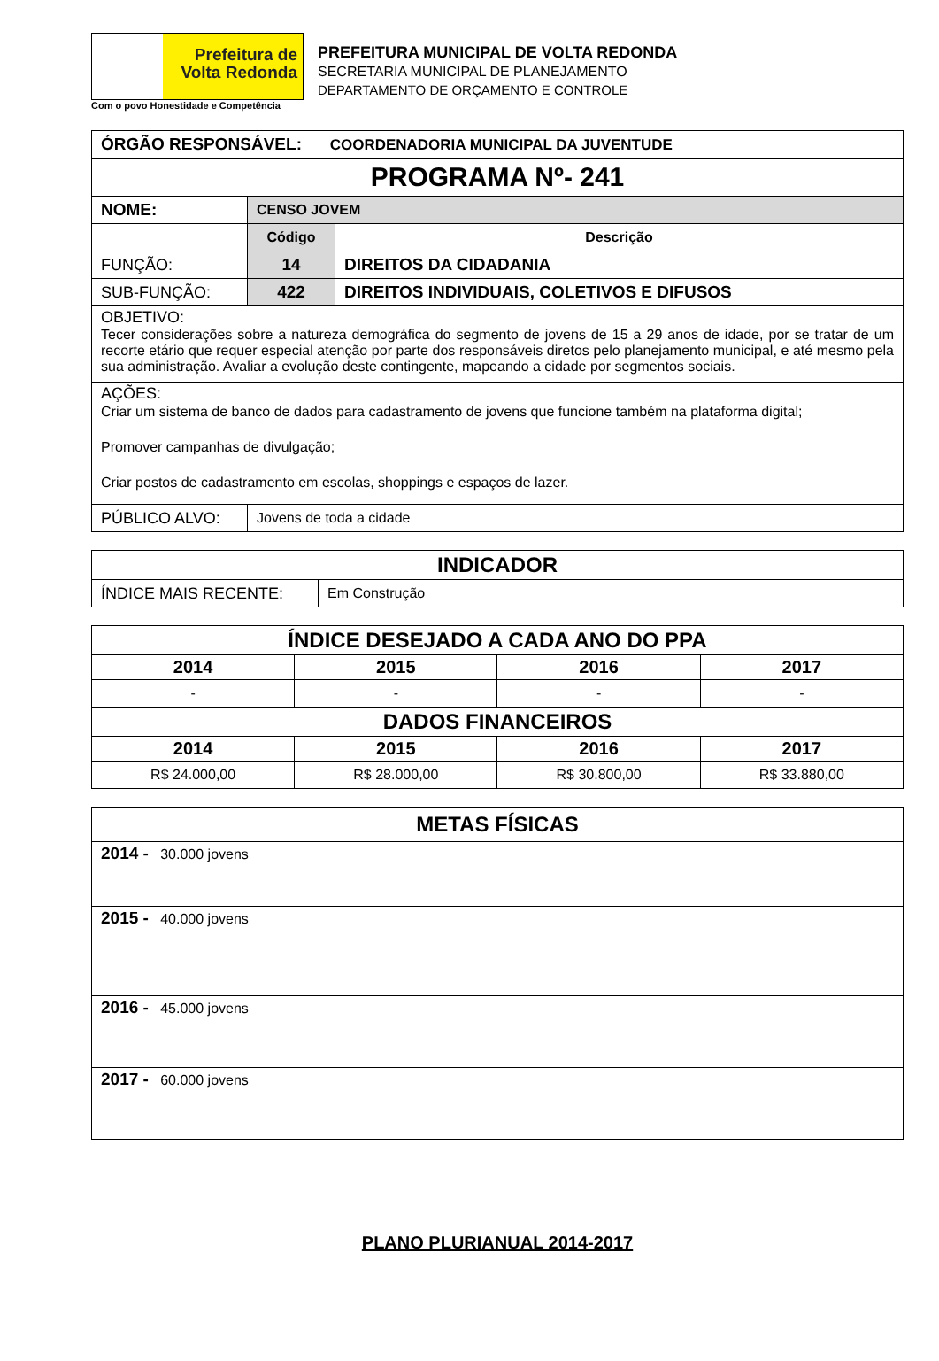Prefeitura de
Volta Redonda
Com o povo Honestidade e Competência
PREFEITURA MUNICIPAL DE VOLTA REDONDA
SECRETARIA MUNICIPAL DE PLANEJAMENTO
DEPARTAMENTO DE ORÇAMENTO E CONTROLE
| ÓRGÃO RESPONSÁVEL: COORDENADORIA MUNICIPAL DA JUVENTUDE | | |
| PROGRAMA Nº- 241 | | |
| NOME: | CENSO JOVEM | |
| | Código | Descrição |
| FUNÇÃO: | 14 | DIREITOS DA CIDADANIA |
| SUB-FUNÇÃO: | 422 | DIREITOS INDIVIDUAIS, COLETIVOS E DIFUSOS |
| OBJETIVO: Tecer considerações sobre a natureza demográfica do segmento de jovens de 15 a 29 anos de idade, por se tratar de um recorte etário que requer especial atenção por parte dos responsáveis diretos pelo planejamento municipal, e até mesmo pela sua administração. Avaliar a evolução deste contingente, mapeando a cidade por segmentos sociais. | | |
| AÇÕES: Criar um sistema de banco de dados para cadastramento de jovens que funcione também na plataforma digital; Promover campanhas de divulgação; Criar postos de cadastramento em escolas, shoppings e espaços de lazer. | | |
| PÚBLICO ALVO: | Jovens de toda a cidade | |
| INDICADOR | |
| --- | --- |
| ÍNDICE MAIS RECENTE: | Em Construção |
| ÍNDICE DESEJADO A CADA ANO DO PPA | | | |
| --- | --- | --- | --- |
| 2014 | 2015 | 2016 | 2017 |
| - | - | - | - |
| DADOS FINANCEIROS | | | |
| 2014 | 2015 | 2016 | 2017 |
| R$ 24.000,00 | R$ 28.000,00 | R$ 30.800,00 | R$ 33.880,00 |
| METAS FÍSICAS |
| --- |
| 2014 - 30.000 jovens |
| 2015 - 40.000 jovens |
| 2016 - 45.000 jovens |
| 2017 - 60.000 jovens |
PLANO PLURIANUAL 2014-2017